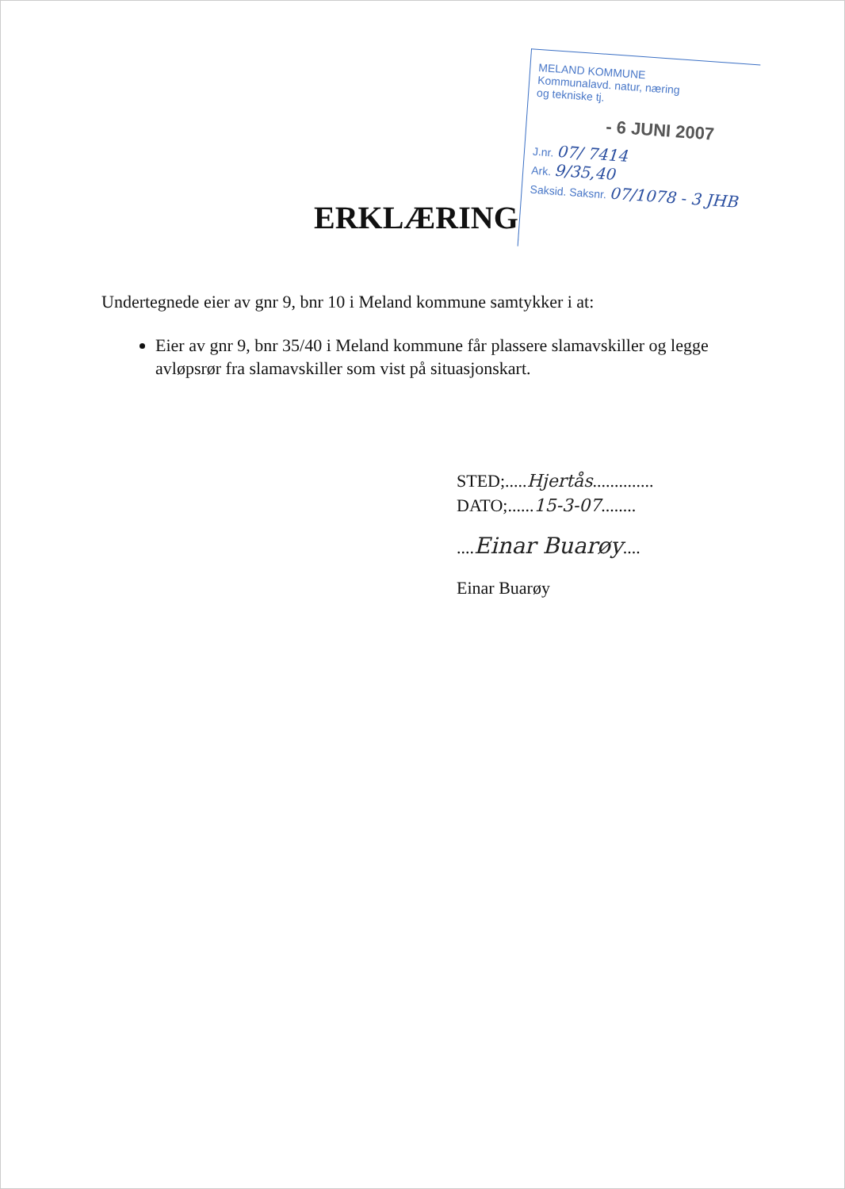MELAND KOMMUNE
Kommunalavd. natur, næring
og tekniske tj.
- 6 JUNI 2007
J.nr. 07/ 7414
Ark. 9/35,40
Saksid. Saksnr. 07/1078 - 3 JHB
ERKLÆRING
Undertegnede eier av gnr 9, bnr 10 i Meland kommune samtykker i at:
Eier av gnr 9, bnr 35/40 i Meland kommune får plassere slamavskiller og legge avløpsrør fra slamavskiller som vist på situasjonskart.
STED;.....Hjertås..............
DATO;......15-3-07........
....Einar Buarøy....
Einar Buarøy